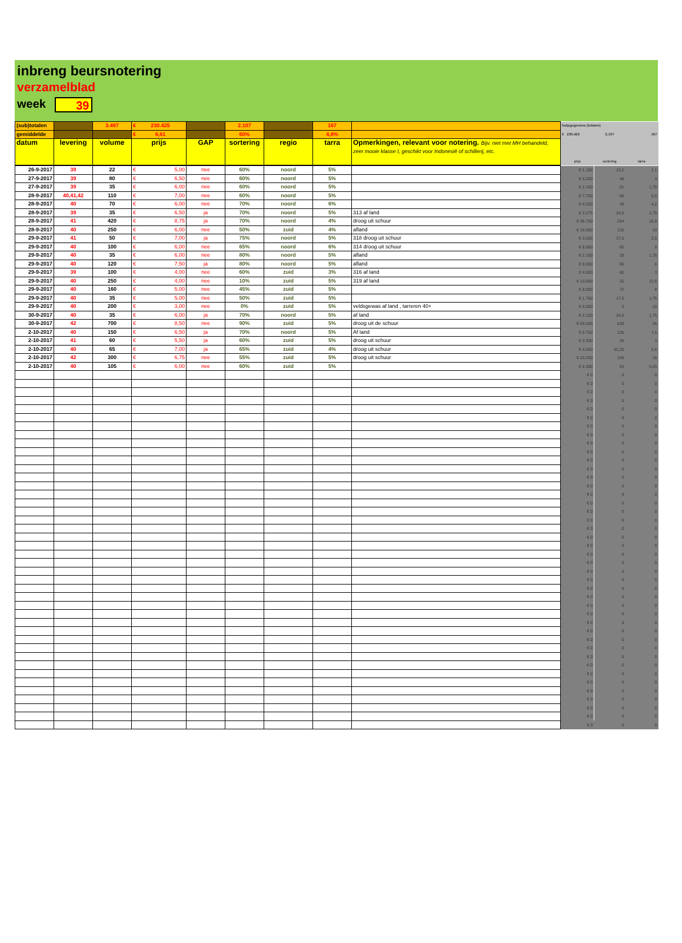inbreng beursnotering
verzamelblad
week 39
| (sub)totalen | | 3.487 | € 230.425 | | 2.107 | | 167 | | hulpgegevens (totalen) | | |
| gemiddelde | | | € 6,61 | | 60% | | 4,8% | | € 230.425 | 2.107 | 167 |
| datum | levering | volume | prijs | GAP | sortering | regio | tarra | Opmerkingen, relevant voor notering. Bijv. niet met MH behandeld, zeer mooie klasse I, geschikt voor Indonesië of schillerij, etc. | prijs | sortering | tarra |
| 26-9-2017 | 39 | 22 | € 5,00 | nee | 60% | noord | 5% | | € 1.100 | 13,2 | 1,1 |
| 27-9-2017 | 39 | 80 | € 6,50 | nee | 60% | noord | 5% | | € 5.200 | 48 | 4 |
| 27-9-2017 | 39 | 35 | € 6,00 | nee | 60% | noord | 5% | | € 2.100 | 21 | 1,75 |
| 28-9-2017 | 40,41,42 | 110 | € 7,00 | nee | 60% | noord | 5% | | € 7.700 | 66 | 5,5 |
| 28-9-2017 | 40 | 70 | € 6,00 | nee | 70% | noord | 6% | | € 4.200 | 49 | 4,2 |
| 28-9-2017 | 39 | 35 | € 6,50 | ja | 70% | noord | 5% | 313 af land | € 2.275 | 24,5 | 1,75 |
| 28-9-2017 | 41 | 420 | € 8,75 | ja | 70% | noord | 4% | droog uit schuur | € 36.750 | 294 | 16,8 |
| 28-9-2017 | 40 | 250 | € 6,00 | nee | 50% | zuid | 4% | afland | € 15.000 | 125 | 10 |
| 29-9-2017 | 41 | 50 | € 7,00 | ja | 75% | noord | 5% | 318 droog uit schuur | € 3.500 | 37,5 | 2,5 |
| 29-9-2017 | 40 | 100 | € 6,00 | nee | 65% | noord | 6% | 314 droog uit schuur | € 6.000 | 65 | 6 |
| 29-9-2017 | 40 | 35 | € 6,00 | nee | 80% | noord | 5% | afland | € 2.100 | 28 | 1,75 |
| 29-9-2017 | 40 | 120 | € 7,50 | ja | 80% | noord | 5% | afland | € 9.000 | 96 | 6 |
| 29-9-2017 | 39 | 100 | € 4,00 | nee | 60% | zuid | 3% | 316 af land | € 4.000 | 60 | 3 |
| 29-9-2017 | 40 | 250 | € 4,00 | nee | 10% | zuid | 5% | 319 af land | € 10.000 | 25 | 12,5 |
| 29-9-2017 | 40 | 160 | € 5,00 | nee | 45% | zuid | 5% | | € 8.000 | 72 | 8 |
| 29-9-2017 | 40 | 35 | € 5,00 | nee | 50% | zuid | 5% | | € 1.750 | 17,5 | 1,75 |
| 29-9-2017 | 40 | 200 | € 3,00 | nee | 0% | zuid | 5% | veldsgewas af land , tarreren 40+ | € 6.000 | 0 | 10 |
| 30-9-2017 | 40 | 35 | € 6,00 | ja | 70% | noord | 5% | af land | € 2.100 | 24,5 | 1,75 |
| 30-9-2017 | 42 | 700 | € 8,50 | nee | 90% | zuid | 5% | droog uit de schuur | € 59.500 | 630 | 35 |
| 2-10-2017 | 40 | 150 | € 6,50 | ja | 70% | noord | 5% | Af land | € 9.750 | 105 | 7,5 |
| 2-10-2017 | 41 | 60 | € 5,50 | ja | 60% | zuid | 5% | droog uit schuur | € 3.300 | 36 | 3 |
| 2-10-2017 | 40 | 65 | € 7,00 | ja | 65% | zuid | 4% | droog uit schuur | € 4.550 | 42,25 | 2,6 |
| 2-10-2017 | 42 | 300 | € 6,75 | nee | 55% | zuid | 5% | droog uit schuur | € 20.250 | 165 | 15 |
| 2-10-2017 | 40 | 105 | € 6,00 | nee | 60% | zuid | 5% | | € 6.300 | 63 | 5,25 |
| | | | | | | | | | € 0 | 0 | 0 |
| | | | | | | | | | € 0 | 0 | 0 |
| | | | | | | | | | € 0 | 0 | 0 |
| | | | | | | | | | € 0 | 0 | 0 |
| | | | | | | | | | € 0 | 0 | 0 |
| | | | | | | | | | € 0 | 0 | 0 |
| | | | | | | | | | € 0 | 0 | 0 |
| | | | | | | | | | € 0 | 0 | 0 |
| | | | | | | | | | € 0 | 0 | 0 |
| | | | | | | | | | € 0 | 0 | 0 |
| | | | | | | | | | € 0 | 0 | 0 |
| | | | | | | | | | € 0 | 0 | 0 |
| | | | | | | | | | € 0 | 0 | 0 |
| | | | | | | | | | € 0 | 0 | 0 |
| | | | | | | | | | € 0 | 0 | 0 |
| | | | | | | | | | € 0 | 0 | 0 |
| | | | | | | | | | € 0 | 0 | 0 |
| | | | | | | | | | € 0 | 0 | 0 |
| | | | | | | | | | € 0 | 0 | 0 |
| | | | | | | | | | € 0 | 0 | 0 |
| | | | | | | | | | € 0 | 0 | 0 |
| | | | | | | | | | € 0 | 0 | 0 |
| | | | | | | | | | € 0 | 0 | 0 |
| | | | | | | | | | € 0 | 0 | 0 |
| | | | | | | | | | € 0 | 0 | 0 |
| | | | | | | | | | € 0 | 0 | 0 |
| | | | | | | | | | € 0 | 0 | 0 |
| | | | | | | | | | € 0 | 0 | 0 |
| | | | | | | | | | € 0 | 0 | 0 |
| | | | | | | | | | € 0 | 0 | 0 |
| | | | | | | | | | € 0 | 0 | 0 |
| | | | | | | | | | € 0 | 0 | 0 |
| | | | | | | | | | € 0 | 0 | 0 |
| | | | | | | | | | € 0 | 0 | 0 |
| | | | | | | | | | € 0 | 0 | 0 |
| | | | | | | | | | € 0 | 0 | 0 |
| | | | | | | | | | € 0 | 0 | 0 |
| | | | | | | | | | € 0 | 0 | 0 |
| | | | | | | | | | € 0 | 0 | 0 |
| | | | | | | | | | € 0 | 0 | 0 |
| | | | | | | | | | € 0 | 0 | 0 |
| | | | | | | | | | € 0 | 0 | 0 |